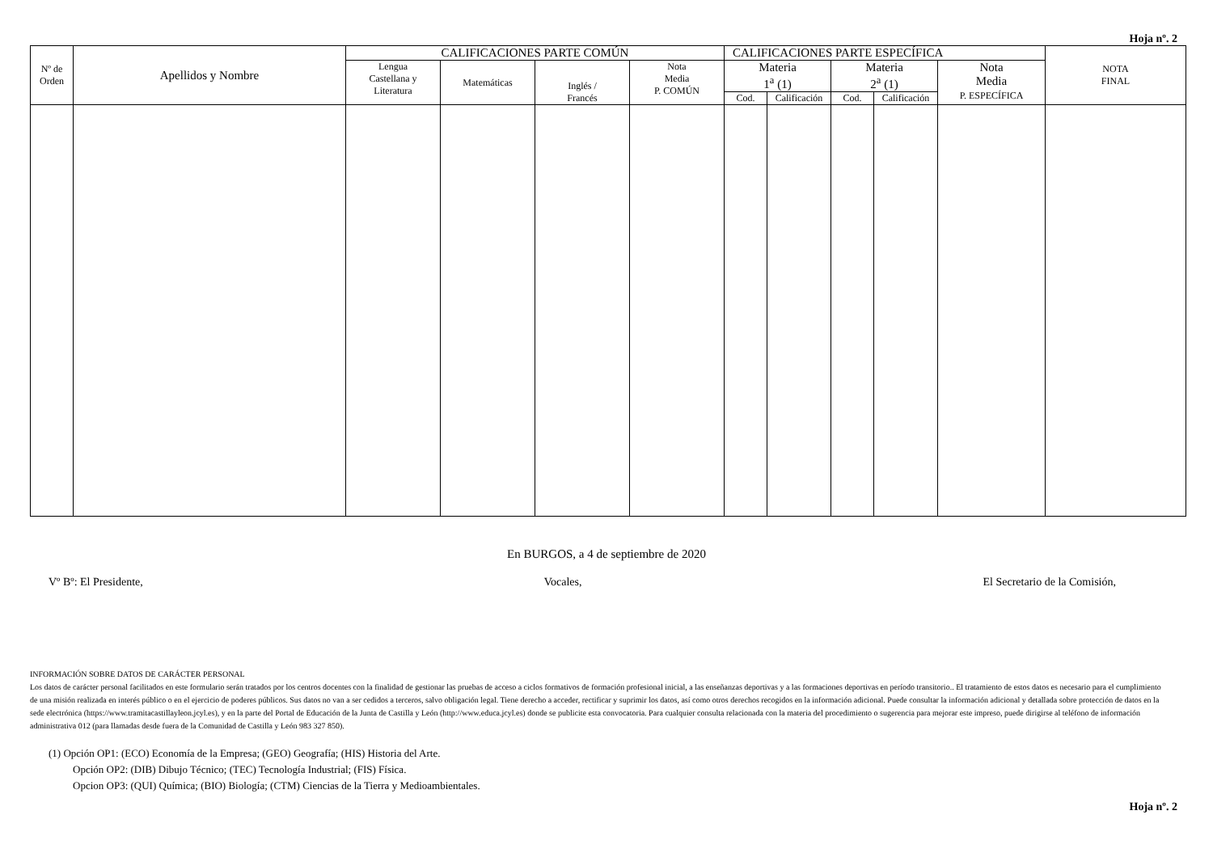Hoja nº. 2
| Nº de Orden | Apellidos y Nombre | CALIFICACIONES PARTE COMÚN | | | | CALIFICACIONES PARTE ESPECÍFICA | | | | | NOTA FINAL |
| --- | --- | --- | --- | --- | --- | --- | --- | --- | --- | --- | --- |
| | | Lengua Castellana y Literatura | Matemáticas | Inglés / Francés | Nota Media P. COMÚN | Materia 1<sup>a</sup> (1) | | Materia 2<sup>a</sup> (1) | | Nota Media P. ESPECÍFICA | |
| | | | | | | Cod. | Calificación | Cod. | Calificación | | |
En BURGOS, a 4 de septiembre de 2020
Vº Bº: El Presidente, Vocales, El Secretario de la Comisión,
INFORMACIÓN SOBRE DATOS DE CARÁCTER PERSONAL
Los datos de carácter personal facilitados en este formulario serán tratados por los centros docentes con la finalidad de gestionar las pruebas de acceso a ciclos formativos de formación profesional inicial, a las enseñanzas deportivas y a las formaciones deportivas en período transitorio.. El tratamiento de estos datos es necesario para el cumplimiento de una misión realizada en interés público o en el ejercicio de poderes públicos. Sus datos no van a ser cedidos a terceros, salvo obligación legal. Tiene derecho a acceder, rectificar y suprimir los datos, así como otros derechos recogidos en la información adicional. Puede consultar la información adicional y detallada sobre protección de datos en la sede electrónica (https://www.tramitacastillayleon.jcyl.es), y en la parte del Portal de Educación de la Junta de Castilla y León (http://www.educa.jcyl.es) donde se publicite esta convocatoria. Para cualquier consulta relacionada con la materia del procedimiento o sugerencia para mejorar este impreso, puede dirigirse al teléfono de información administrativa 012 (para llamadas desde fuera de la Comunidad de Castilla y León 983 327 850).
(1) Opción OP1: (ECO) Economía de la Empresa; (GEO) Geografía; (HIS) Historia del Arte.
Opción OP2: (DIB) Dibujo Técnico; (TEC) Tecnología Industrial; (FIS) Física.
Opcion OP3: (QUI) Química; (BIO) Biología; (CTM) Ciencias de la Tierra y Medioambientales.
Hoja nº. 2